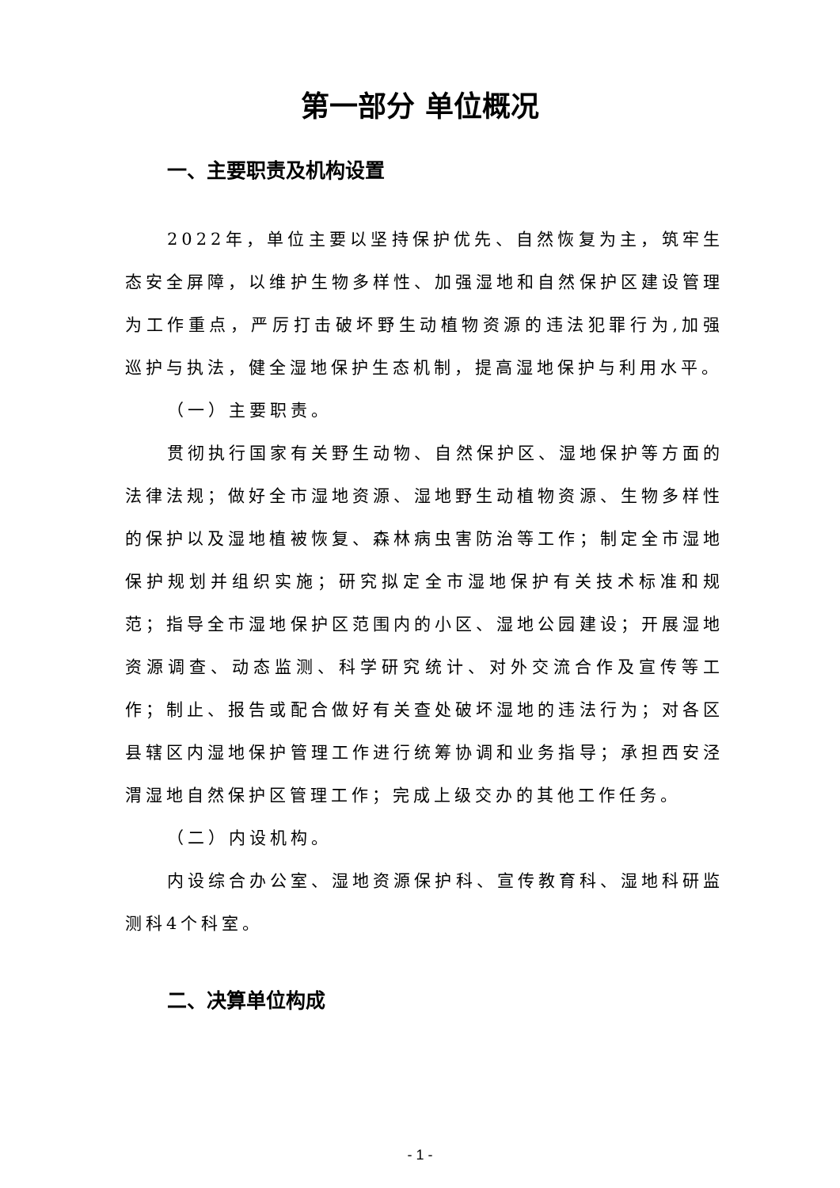第一部分 单位概况
一、主要职责及机构设置
2022年，单位主要以坚持保护优先、自然恢复为主，筑牢生态安全屏障，以维护生物多样性、加强湿地和自然保护区建设管理为工作重点，严厉打击破坏野生动植物资源的违法犯罪行为,加强巡护与执法，健全湿地保护生态机制，提高湿地保护与利用水平。
（一）主要职责。
贯彻执行国家有关野生动物、自然保护区、湿地保护等方面的法律法规；做好全市湿地资源、湿地野生动植物资源、生物多样性的保护以及湿地植被恢复、森林病虫害防治等工作；制定全市湿地保护规划并组织实施；研究拟定全市湿地保护有关技术标准和规范；指导全市湿地保护区范围内的小区、湿地公园建设；开展湿地资源调查、动态监测、科学研究统计、对外交流合作及宣传等工作；制止、报告或配合做好有关查处破坏湿地的违法行为；对各区县辖区内湿地保护管理工作进行统筹协调和业务指导；承担西安泾渭湿地自然保护区管理工作；完成上级交办的其他工作任务。
（二）内设机构。
内设综合办公室、湿地资源保护科、宣传教育科、湿地科研监测科4个科室。
二、决算单位构成
- 1 -